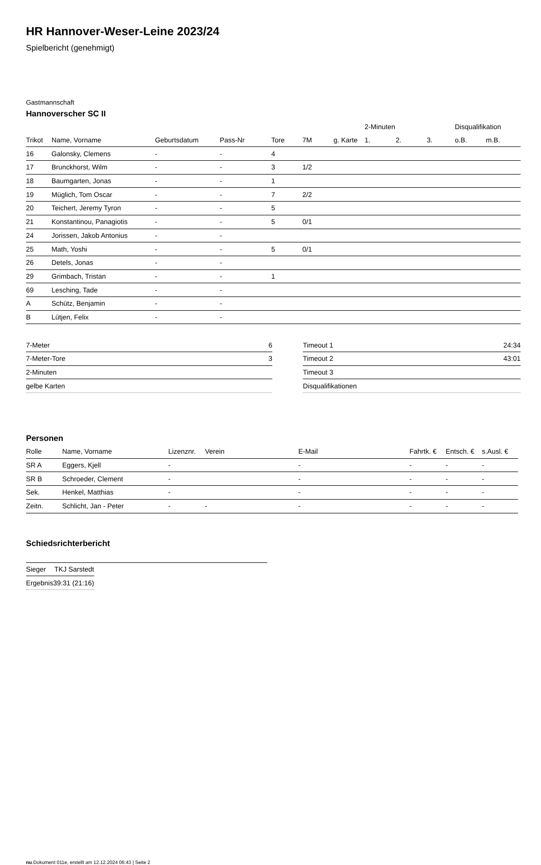HR Hannover-Weser-Leine 2023/24
Spielbericht (genehmigt)
Gastmannschaft
Hannoverscher SC II
| | | | | | | | 2-Minuten | | | Disqualifikation | |
| --- | --- | --- | --- | --- | --- | --- | --- | --- | --- | --- | --- |
| Trikot | Name, Vorname | Geburtsdatum | Pass-Nr | Tore | 7M | g. Karte | 1. | 2. | 3. | o.B. | m.B. |
| 16 | Galonsky, Clemens | - | - | 4 | | | | | | | |
| 17 | Brunckhorst, Wilm | - | - | 3 | 1/2 | | | | | | |
| 18 | Baumgarten, Jonas | - | - | 1 | | | | | | | |
| 19 | Müglich, Tom Oscar | - | - | 7 | 2/2 | | | | | | |
| 20 | Teichert, Jeremy Tyron | - | - | 5 | | | | | | | |
| 21 | Konstantinou, Panagiotis | - | - | 5 | 0/1 | | | | | | |
| 24 | Jorissen, Jakob Antonius | - | - | | | | | | | | |
| 25 | Math, Yoshi | - | - | 5 | 0/1 | | | | | | |
| 26 | Detels, Jonas | - | - | | | | | | | | |
| 29 | Grimbach, Tristan | - | - | 1 | | | | | | | |
| 69 | Lesching, Tade | - | - | | | | | | | | |
| A | Schütz, Benjamin | - | - | | | | | | | | |
| B | Lütjen, Felix | - | - | | | | | | | | |
| 7-Meter | 6 |
| 7-Meter-Tore | 3 |
| 2-Minuten | |
| gelbe Karten | |
| Timeout 1 | 24:34 |
| Timeout 2 | 43:01 |
| Timeout 3 | |
| Disqualifikationen | |
Personen
| Rolle | Name, Vorname | Lizenznr. | Verein | E-Mail | Fahrtk. € | Entsch. € | s.Ausl. € |
| --- | --- | --- | --- | --- | --- | --- | --- |
| SR A | Eggers, Kjell | - | | - | - | - | - |
| SR B | Schroeder, Clement | - | | - | - | - | - |
| Sek. | Henkel, Matthias | - | | - | - | - | - |
| Zeitn. | Schlicht, Jan - Peter | - | - | - | - | - | - |
Schiedsrichterbericht
| Sieger | TKJ Sarstedt |
| Ergebnis | 39:31 (21:16) |
nu.Dokument 011e, erstellt am 12.12.2024 06:43 | Seite 2